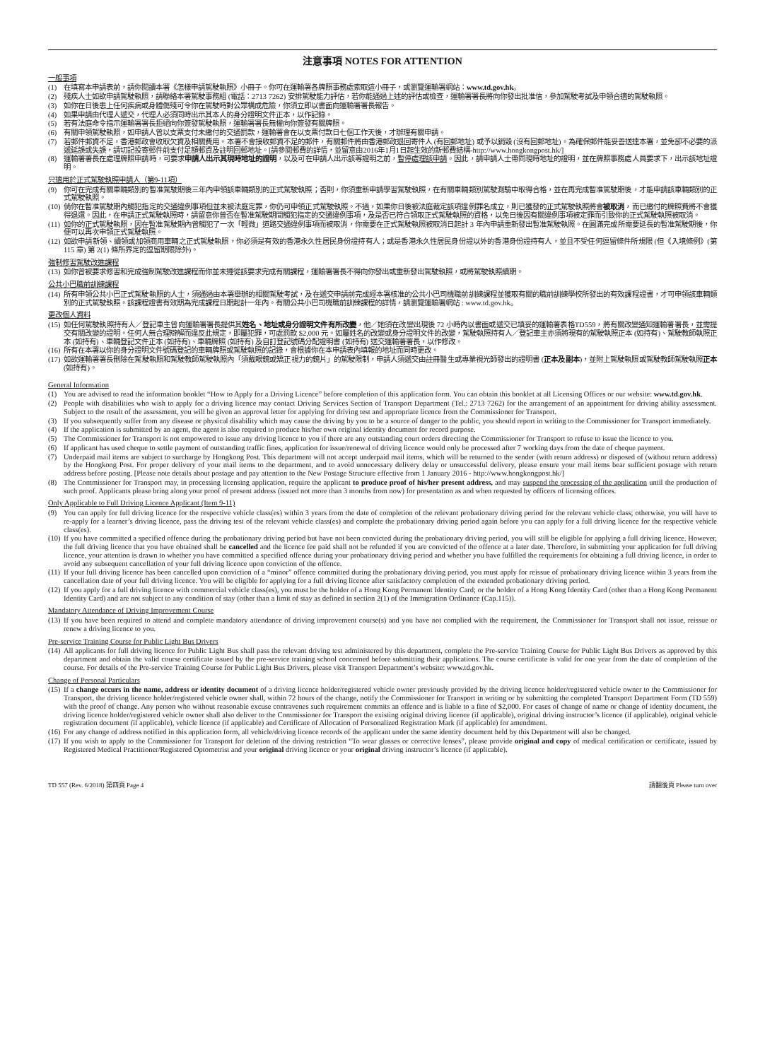注意事項 NOTES FOR ATTENTION
一般事項
(1) 在填寫本申請表前，請你閱讀本署《怎樣申請駕駛執照》小冊子。你可在運輸署各牌照事務處索取這小冊子，或瀏覽運輸署網站：www.td.gov.hk。
(2) 殘疾人士如欲申請駕駛執照，請聯絡本署駕駛事務組 (電話：2713 7262) 安排駕駛能力評估，若你能通過上述的評估或檢查，運輸署署長將向你發出批准信，參加駕駛考試及申領合適的駕駛執照。
(3) 如你在日後患上任何疾病或身體傷殘可令你在駕駛時對公眾構成危險，你須立即以書面向運輸署署長報告。
(4) 如果申請由代理人遞交，代理人必須同時出示其本人的身分證明文件正本，以作記錄。
(5) 若有法庭命令指示運輸署署長拒絕向你簽發駕駛執照，運輸署署長無權向你簽發有關牌照。
(6) 有關申領駕駛執照，如申請人曾以支票支付未繳付的交通罰款，運輸署會在以支票付款日七個工作天後，才辦理有關申請。
(7) 若郵件郵資不足，香港郵政會收取欠資及相關費用。本署不會接收郵資不足的郵件，有關郵件將由香港郵政退回寄件人 (有回郵地址) 或予以銷毀 (沒有回郵地址)。為確保郵件能妥善送達本署，並免卻不必要的派遞延誤或失誤，請切記投寄郵件前支付足額郵資及註明回郵地址。[請參閱郵費的詳情，並留意由2016年1月1日起生效的新郵費結構-http://www.hongkongpost.hk/]
(8) 運輸署署長在處理牌照申請時，可要求申請人出示其現時地址的證明，以及可在申請人出示該等證明之前，暫停處理該申請。因此，請申請人士帶同現時地址的證明，並在牌照事務處人員要求下，出示該地址證明。
只適用於正式駕駛執照申請人（第9-11項）
(9) 你可在完成有關車輛類別的暫准駕駛期後三年內申領該車輛類別的正式駕駛執照；否則，你須重新申請學習駕駛執照，在有關車輛類別駕駛測驗中取得合格，並在再完成暫准駕駛期後，才能申請該車輛類別的正式駕駛執照。
(10) 倘你在暫准駕駛期內觸犯指定的交通違例事項但並未被法庭定罪，你仍可申領正式駕駛執照。不過，如果你日後被法庭裁定該項違例罪名成立，則已獲發的正式駕駛執照將會被取消，而已繳付的牌照費將不會獲得退還。因此，在申請正式駕駛執照時，請留意你曾否在暫准駕駛期間觸犯指定的交通違例事項，及是否已符合領取正式駕駛執照的資格，以免日後因有關違例事項被定罪而引致你的正式駕駛執照被取消。
(11) 如你的正式駕駛執照，因在暫准駕駛期內曾觸犯了一次「輕微」道路交通違例事項而被取消，你需要在正式駕駛執照被取消日起計 3 年內申請重新發出暫准駕駛執照。在圓滿完成所需要延長的暫准駕駛期後，你便可以再次申領正式駕駛執照。
(12) 如欲申請新領、續領或加領商用車輛之正式駕駛執照，你必須是有效的香港永久性居民身份證持有人；或是香港永久性居民身份證以外的香港身份證持有人，並且不受任何逗留條件所規限 (但《入境條例》(第 115 章) 第 2(1) 條所界定的逗留期限除外)。
強制修習駕駛改進課程
(13) 如你曾被要求修習和完成強制駕駛改進課程而你並未遵從該要求完成有關課程，運輸署署長不得向你發出或重新發出駕駛執照，或將駕駛執照續期。
公共小巴職前訓練課程
(14) 所有申領公共小巴正式駕駛執照的人士，須通過由本署舉辦的相關駕駛考試，及在遞交申請前完成經本署核准的公共小巴司機職前訓練課程並獲取有關的職前訓練學校所發出的有效課程證書，才可申領該車輛類別的正式駕駛執照。該課程證書有效期為完成課程日期起計一年內。有關公共小巴司機職前訓練課程的詳情，請瀏覽運輸署網站 : www.td.gov.hk。
更改個人資料
(15) 如任何駕駛執照持有人／登記車主曾向運輸署署長提供其姓名、地址或身分證明文件有所改變，他／她須在改變出現後 72 小時內以書面或遞交已填妥的運輸署表格TD559，將有關改變通知運輸署署長，並需提交有關改變的證明。任何人無合理辯解而違反此規定，即屬犯罪，可處罰款 $2,000 元。如屬姓名的改變或身分證明文件的改變，駕駛執照持有人／登記車主亦須將現有的駕駛執照正本 (如持有)、駕駛教師執照正本 (如持有)、車輛登記文件正本 (如持有)、車輛牌照 (如持有) 及自訂登記號碼分配證明書 (如持有) 送交運輸署署長，以作修改。
(16) 所有在本署以你的身分證明文件號碼登記的車輛牌照或駕駛執照的記錄，會根據你在本申請表內填報的地址而同時更改。
(17) 如欲運輸署署長刪除在駕駛執照和駕駛教師駕駛執照內「須戴眼鏡或矯正視力的鏡片」的駕駛限制，申請人須遞交由註冊醫生或專業視光師發出的證明書 (正本及副本)，並附上駕駛執照或駕駛教師駕駛執照正本 (如持有)。
General Information
(1) You are advised to read the information booklet “How to Apply for a Driving Licence” before completion of this application form. You can obtain this booklet at all Licensing Offices or our website: www.td.gov.hk.
(2) People with disabilities who wish to apply for a driving licence may contact Driving Services Section of Transport Department (Tel.: 2713 7262) for the arrangement of an appointment for driving ability assessment. Subject to the result of the assessment, you will be given an approval letter for applying for driving test and appropriate licence from the Commissioner for Transport.
(3) If you subsequently suffer from any disease or physical disability which may cause the driving by you to be a source of danger to the public, you should report in writing to the Commissioner for Transport immediately.
(4) If the application is submitted by an agent, the agent is also required to produce his/her own original identity document for record purpose.
(5) The Commissioner for Transport is not empowered to issue any driving licence to you if there are any outstanding court orders directing the Commissioner for Transport to refuse to issue the licence to you.
(6) If applicant has used cheque to settle payment of outstanding traffic fines, application for issue/renewal of driving licence would only be processed after 7 working days from the date of cheque payment.
(7) Underpaid mail items are subject to surcharge by Hongkong Post. This department will not accept underpaid mail items, which will be returned to the sender (with return address) or disposed of (without return address) by the Hongkong Post. For proper delivery of your mail items to the department, and to avoid unnecessary delivery delay or unsuccessful delivery, please ensure your mail items bear sufficient postage with return address before posting. [Please note details about postage and pay attention to the New Postage Structure effective from 1 January 2016 - http://www.hongkongpost.hk/]
(8) The Commissioner for Transport may, in processing licensing application, require the applicant to produce proof of his/her present address, and may suspend the processing of the application until the production of such proof. Applicants please bring along your proof of present address (issued not more than 3 months from now) for presentation as and when requested by officers of licensing offices.
Only Applicable to Full Driving Licence Applicant (Item 9-11)
(9) You can apply for full driving licence for the respective vehicle class(es) within 3 years from the date of completion of the relevant probationary driving period for the relevant vehicle class; otherwise, you will have to re-apply for a learner’s driving licence, pass the driving test of the relevant vehicle class(es) and complete the probationary driving period again before you can apply for a full driving licence for the respective vehicle class(es).
(10) If you have committed a specified offence during the probationary driving period but have not been convicted during the probationary driving period, you will still be eligible for applying a full driving licence. However, the full driving licence that you have obtained shall be cancelled and the licence fee paid shall not be refunded if you are convicted of the offence at a later date. Therefore, in submitting your application for full driving licence, your attention is drawn to whether you have committed a specified offence during your probationary driving period and whether you have fulfilled the requirements for obtaining a full driving licence, in order to avoid any subsequent cancellation of your full driving licence upon conviction of the offence.
(11) If your full driving licence has been cancelled upon conviction of a “minor” offence committed during the probationary driving period, you must apply for reissue of probationary driving licence within 3 years from the cancellation date of your full driving licence. You will be eligible for applying for a full driving licence after satisfactory completion of the extended probationary driving period.
(12) If you apply for a full driving licence with commercial vehicle class(es), you must be the holder of a Hong Kong Permanent Identity Card; or the holder of a Hong Kong Identity Card (other than a Hong Kong Permanent Identity Card) and are not subject to any condition of stay (other than a limit of stay as defined in section 2(1) of the Immigration Ordinance (Cap.115)).
Mandatory Attendance of Driving Improvement Course
(13) If you have been required to attend and complete mandatory attendance of driving improvement course(s) and you have not complied with the requirement, the Commissioner for Transport shall not issue, reissue or renew a driving licence to you.
Pre-service Training Course for Public Light Bus Drivers
(14) All applicants for full driving licence for Public Light Bus shall pass the relevant driving test administered by this department, complete the Pre-service Training Course for Public Light Bus Drivers as approved by this department and obtain the valid course certificate issued by the pre-service training school concerned before submitting their applications. The course certificate is valid for one year from the date of completion of the course. For details of the Pre-service Training Course for Public Light Bus Drivers, please visit Transport Department’s website: www.td.gov.hk.
Change of Personal Particulars
(15) If a change occurs in the name, address or identity document of a driving licence holder/registered vehicle owner previously provided by the driving licence holder/registered vehicle owner to the Commissioner for Transport, the driving licence holder/registered vehicle owner shall, within 72 hours of the change, notify the Commissioner for Transport in writing or by submitting the completed Transport Department Form (TD 559) with the proof of change. Any person who without reasonable excuse contravenes such requirement commits an offence and is liable to a fine of $2,000. For cases of change of name or change of identity document, the driving licence holder/registered vehicle owner shall also deliver to the Commissioner for Transport the existing original driving licence (if applicable), original driving instructor’s licence (if applicable), original vehicle registration document (if applicable), vehicle licence (if applicable) and Certificate of Allocation of Personalized Registration Mark (if applicable) for amendment.
(16) For any change of address notified in this application form, all vehicle/driving licence records of the applicant under the same identity document held by this Department will also be changed.
(17) If you wish to apply to the Commissioner for Transport for deletion of the driving restriction “To wear glasses or corrective lenses”, please provide original and copy of medical certification or certificate, issued by Registered Medical Practitioner/Registered Optometrist and your original driving licence or your original driving instructor’s licence (if applicable).
TD 557 (Rev. 6/2018) 第四頁 Page 4 請翻後頁 Please turn over